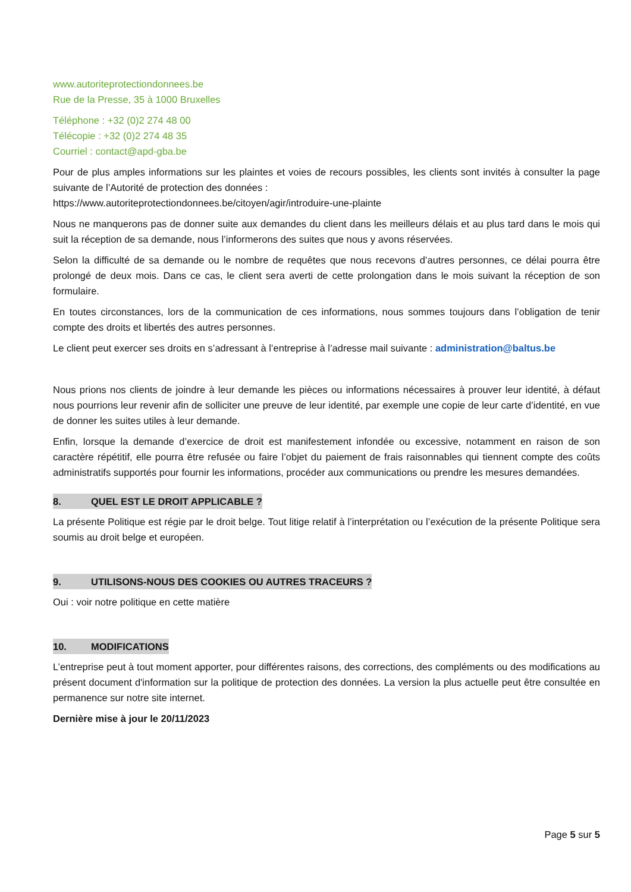www.autoriteprotectiondonnees.be
Rue de la Presse, 35 à 1000 Bruxelles
Téléphone : +32 (0)2 274 48 00
Télécopie : +32 (0)2 274 48 35
Courriel : contact@apd-gba.be
Pour de plus amples informations sur les plaintes et voies de recours possibles, les clients sont invités à consulter la page suivante de l’Autorité de protection des données :
https://www.autoriteprotectiondonnees.be/citoyen/agir/introduire-une-plainte
Nous ne manquerons pas de donner suite aux demandes du client dans les meilleurs délais et au plus tard dans le mois qui suit la réception de sa demande, nous l’informerons des suites que nous y avons réservées.
Selon la difficulté de sa demande ou le nombre de requêtes que nous recevons d’autres personnes, ce délai pourra être prolongé de deux mois. Dans ce cas, le client sera averti de cette prolongation dans le mois suivant la réception de son formulaire.
En toutes circonstances, lors de la communication de ces informations, nous sommes toujours dans l’obligation de tenir compte des droits et libertés des autres personnes.
Le client peut exercer ses droits en s’adressant à l’entreprise à l’adresse mail suivante : administration@baltus.be
Nous prions nos clients de joindre à leur demande les pièces ou informations nécessaires à prouver leur identité, à défaut nous pourrions leur revenir afin de solliciter une preuve de leur identité, par exemple une copie de leur carte d’identité, en vue de donner les suites utiles à leur demande.
Enfin, lorsque la demande d’exercice de droit est manifestement infondée ou excessive, notamment en raison de son caractère répétitif, elle pourra être refusée ou faire l’objet du paiement de frais raisonnables qui tiennent compte des coûts administratifs supportés pour fournir les informations, procéder aux communications ou prendre les mesures demandées.
8. QUEL EST LE DROIT APPLICABLE ?
La présente Politique est régie par le droit belge. Tout litige relatif à l’interprétation ou l’exécution de la présente Politique sera soumis au droit belge et européen.
9. UTILISONS-NOUS DES COOKIES OU AUTRES TRACEURS ?
Oui : voir notre politique en cette matière
10. MODIFICATIONS
L’entreprise peut à tout moment apporter, pour différentes raisons, des corrections, des compléments ou des modifications au présent document d'information sur la politique de protection des données. La version la plus actuelle peut être consultée en permanence sur notre site internet.
Dernière mise à jour le 20/11/2023
Page 5 sur 5